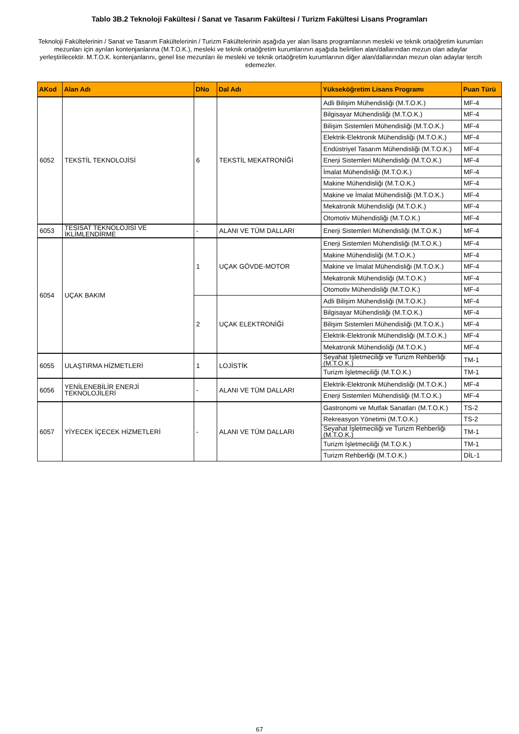Tablo 3B.2 Teknoloji Fakültesi / Sanat ve Tasarım Fakültesi / Turizm Fakültesi Lisans Programları
Teknoloji Fakültelerinin / Sanat ve Tasarım Fakültelerinin / Turizm Fakültelerinin aşağıda yer alan lisans programlarının mesleki ve teknik ortaöğretim kurumları mezunları için ayrılan kontenjanlarına (M.T.O.K.), mesleki ve teknik ortaöğretim kurumlarının aşağıda belirtilen alan/dallarından mezun olan adaylar yerleştirilecektir. M.T.O.K. kontenjanlarını, genel lise mezunları ile mesleki ve teknik ortaöğretim kurumlarının diğer alan/dallarından mezun olan adaylar tercih edemezler.
| AKod | Alan Adı | DNo | Dal Adı | Yükseköğretim Lisans Programı | Puan Türü |
| --- | --- | --- | --- | --- | --- |
| 6052 | TEKSTİL TEKNOLOJİSİ | 6 | TEKSTİL MEKATRONİĞİ | Adli Bilişim Mühendisliği (M.T.O.K.) | MF-4 |
| | | | | Bilgisayar Mühendisliği (M.T.O.K.) | MF-4 |
| | | | | Bilişim Sistemleri Mühendisliği (M.T.O.K.) | MF-4 |
| | | | | Elektrik-Elektronik Mühendisliği (M.T.O.K.) | MF-4 |
| | | | | Endüstriyel Tasarım Mühendisliği (M.T.O.K.) | MF-4 |
| | | | | Enerji Sistemleri Mühendisliği (M.T.O.K.) | MF-4 |
| | | | | İmalat Mühendisliği (M.T.O.K.) | MF-4 |
| | | | | Makine Mühendisliği (M.T.O.K.) | MF-4 |
| | | | | Makine ve İmalat Mühendisliği (M.T.O.K.) | MF-4 |
| | | | | Mekatronik Mühendisliği (M.T.O.K.) | MF-4 |
| | | | | Otomotiv Mühendisliği (M.T.O.K.) | MF-4 |
| 6053 | TESİSAT TEKNOLOJİSİ VE İKLİMLENDİRME | - | ALANI VE TÜM DALLARI | Enerji Sistemleri Mühendisliği (M.T.O.K.) | MF-4 |
| 6054 | UÇAK BAKIM | 1 | UÇAK GÖVDE-MOTOR | Enerji Sistemleri Mühendisliği (M.T.O.K.) | MF-4 |
| | | | | Makine Mühendisliği (M.T.O.K.) | MF-4 |
| | | | | Makine ve İmalat Mühendisliği (M.T.O.K.) | MF-4 |
| | | | | Mekatronik Mühendisliği (M.T.O.K.) | MF-4 |
| | | | | Otomotiv Mühendisliği (M.T.O.K.) | MF-4 |
| | | 2 | UÇAK ELEKTRONİĞİ | Adli Bilişim Mühendisliği (M.T.O.K.) | MF-4 |
| | | | | Bilgisayar Mühendisliği (M.T.O.K.) | MF-4 |
| | | | | Bilişim Sistemleri Mühendisliği (M.T.O.K.) | MF-4 |
| | | | | Elektrik-Elektronik Mühendisliği (M.T.O.K.) | MF-4 |
| | | | | Mekatronik Mühendisliği (M.T.O.K.) | MF-4 |
| 6055 | ULAŞTIRMA HİZMETLERİ | 1 | LOJİSTİK | Seyahat İşletmeciliği ve Turizm Rehberliği (M.T.O.K.) | TM-1 |
| | | | | Turizm İşletmeciliği (M.T.O.K.) | TM-1 |
| 6056 | YENİLENEBİLİR ENERJİ TEKNOLOJİLERİ | - | ALANI VE TÜM DALLARI | Elektrik-Elektronik Mühendisliği (M.T.O.K.) | MF-4 |
| | | | | Enerji Sistemleri Mühendisliği (M.T.O.K.) | MF-4 |
| 6057 | YİYECEK İÇECEK HİZMETLERİ | - | ALANI VE TÜM DALLARI | Gastronomi ve Mutfak Sanatları (M.T.O.K.) | TS-2 |
| | | | | Rekreasyon Yönetimi (M.T.O.K.) | TS-2 |
| | | | | Seyahat İşletmeciliği ve Turizm Rehberliği (M.T.O.K.) | TM-1 |
| | | | | Turizm İşletmeciliği (M.T.O.K.) | TM-1 |
| | | | | Turizm Rehberliği (M.T.O.K.) | DİL-1 |
67